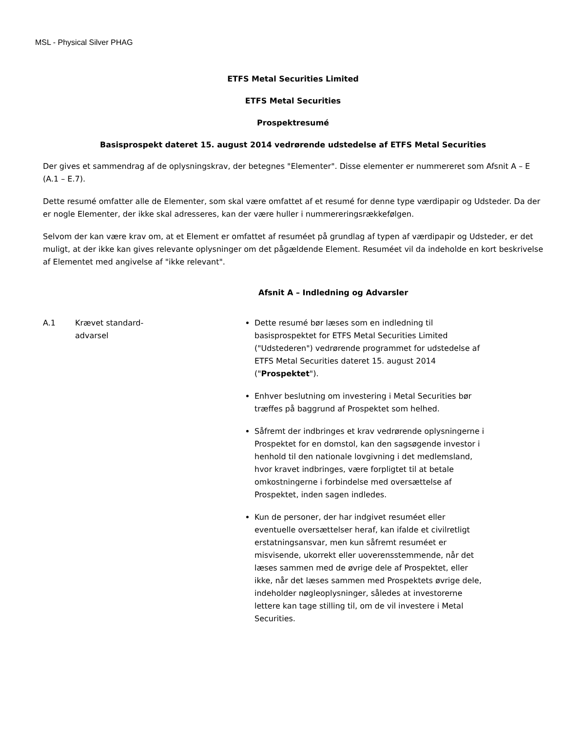MSL - Physical Silver PHAG
ETFS Metal Securities Limited
ETFS Metal Securities
Prospektresumé
Basisprospekt dateret 15. august 2014 vedrørende udstedelse af ETFS Metal Securities
Der gives et sammendrag af de oplysningskrav, der betegnes "Elementer". Disse elementer er nummereret som Afsnit A – E (A.1 – E.7).
Dette resumé omfatter alle de Elementer, som skal være omfattet af et resumé for denne type værdipapir og Udsteder. Da der er nogle Elementer, der ikke skal adresseres, kan der være huller i nummereringsrækkefølgen.
Selvom der kan være krav om, at et Element er omfattet af resuméet på grundlag af typen af værdipapir og Udsteder, er det muligt, at der ikke kan gives relevante oplysninger om det pågældende Element. Resuméet vil da indeholde en kort beskrivelse af Elementet med angivelse af "ikke relevant".
Afsnit A – Indledning og Advarsler
| A.1 | Krævet standard- advarsel | Dette resumé bør læses som en indledning til basisprospektet for ETFS Metal Securities Limited ("Udstederen") vedrørende programmet for udstedelse af ETFS Metal Securities dateret 15. august 2014 (" Prospektet "). Enhver beslutning om investering i Metal Securities bør træffes på baggrund af Prospektet som helhed. Såfremt der indbringes et krav vedrørende oplysningerne i Prospektet for en domstol, kan den sagsøgende investor i henhold til den nationale lovgivning i det medlemsland, hvor kravet indbringes, være forpligtet til at betale omkostningerne i forbindelse med oversættelse af Prospektet, inden sagen indledes. Kun de personer, der har indgivet resuméet eller eventuelle oversættelser heraf, kan ifalde et civilretligt erstatningsansvar, men kun såfremt resuméet er misvisende, ukorrekt eller uoverensstemmende, når det læses sammen med de øvrige dele af Prospektet, eller ikke, når det læses sammen med Prospektets øvrige dele, indeholder nøgleoplysninger, således at investorerne lettere kan tage stilling til, om de vil investere i Metal Securities. |